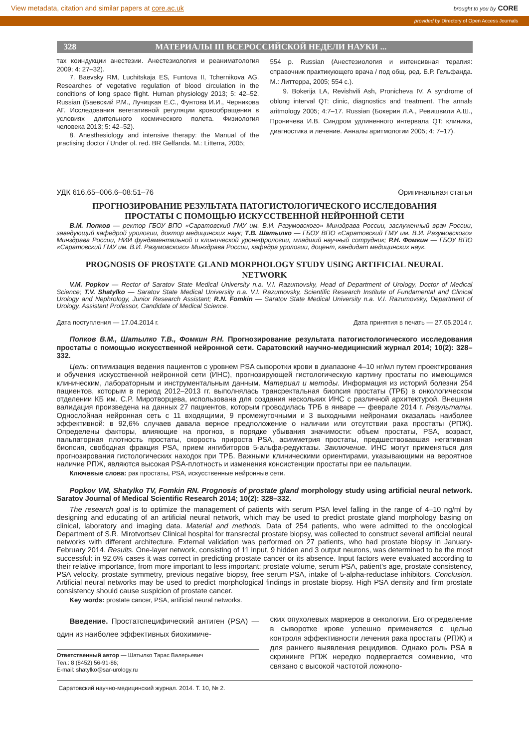View metadata, citation and similar papers at core.ac.uk brought to you by CORE
provided by Directory of Open Access Journals
328 МАТЕРИАЛЫ III ВСЕРОССИЙСКОЙ НЕДЕЛИ НАУКИ ...
тах коиндукции анестезии. Анестезиология и реаниматология 2009; 4: 27–32).
7. Baevsky RM, Luchitskaja ES, Funtova II, Tchernikova AG. Researches of vegetative regulation of blood circulation in the conditions of long space flight. Human physiology 2013; 5: 42–52. Russian (Баевский Р.М., Лучицкая Е.С., Фунтова И.И., Черникова АГ. Исследования вегетативной регуляции кровообращения в условиях длительного космического полета. Физиология человека 2013; 5: 42–52).
8. Anesthesiology and intensive therapy: the Manual of the practising doctor / Under ol. red. BR Gelfanda. M.: Litterra, 2005;
554 p. Russian (Анестезиология и интенсивная терапия: справочник практикующего врача / под общ. ред. Б.Р. Гельфанда. М.: Литтерра, 2005; 554 с.).
9. Bokerija LA, Revishvili Ash, Pronicheva IV. A syndrome of oblong interval QT: clinic, diagnostics and treatment. The annals aritmology 2005; 4:7–17. Russian (Бокерия Л.А., Ревишвили А.Ш., Проничева И.В. Синдром удлиненного интервала QT: клиника, диагностика и лечение. Анналы аритмологии 2005; 4: 7–17).
УДК 616.65–006.6–08:51–76 Оригинальная статья
ПРОГНОЗИРОВАНИЕ РЕЗУЛЬТАТА ПАТОГИСТОЛОГИЧЕСКОГО ИССЛЕДОВАНИЯ
ПРОСТАТЫ С ПОМОЩЬЮ ИСКУССТВЕННОЙ НЕЙРОННОЙ СЕТИ
В.М. Попков — ректор ГБОУ ВПО «Саратовский ГМУ им. В.И. Разумовского» Минздрава России, заслуженный врач России, заведующий кафедрой урологии, доктор медицинских наук; Т.В. Шатылко — ГБОУ ВПО «Саратовский ГМУ им. В.И. Разумовского» Минздрава России, НИИ фундаментальной и клинической уронефрологии, младший научный сотрудник; Р.Н. Фомкин — ГБОУ ВПО «Саратовский ГМУ им. В.И. Разумовского» Минздрава России, кафедра урологии, доцент, кандидат медицинских наук.
PROGNOSIS OF PROSTATE GLAND MORPHOLOGY STUDY USING ARTIFICIAL NEURAL
NETWORK
V.M. Popkov — Rector of Saratov State Medical University n.a. V.I. Razumovsky, Head of Department of Urology, Doctor of Medical Science; T.V. Shatylko — Saratov State Medical University n.a. V.I. Razumovsky, Scientific Research Institute of Fundamental and Clinical Urology and Nephrology, Junior Research Assistant; R.N. Fomkin — Saratov State Medical University n.a. V.I. Razumovsky, Department of Urology, Assistant Professor, Candidate of Medical Science.
Дата поступления — 17.04.2014 г. Дата принятия в печать — 27.05.2014 г.
Попков В.М., Шатылко Т.В., Фомкин Р.Н. Прогнозирование результата патогистологического исследования простаты с помощью искусственной нейронной сети. Саратовский научно-медицинский журнал 2014; 10(2): 328–332.
Цель: оптимизация ведения пациентов с уровнем PSA сыворотки крови в диапазоне 4–10 нг/мл путем проектирования и обучения искусственной нейронной сети (ИНС), прогнозирующей гистологическую картину простаты по имеющимся клиническим, лабораторным и инструментальным данным. Материал и методы. Информация из историй болезни 254 пациентов, которым в период 2012–2013 гг. выполнялась трансректальная биопсия простаты (ТРБ) в онкологическом отделении КБ им. С.Р. Миротворцева, использована для создания нескольких ИНС с различной архитектурой. Внешняя валидация произведена на данных 27 пациентов, которым проводилась ТРБ в январе — феврале 2014 г. Результаты. Однослойная нейронная сеть с 11 входящими, 9 промежуточными и 3 выходными нейронами оказалась наиболее эффективной: в 92,6% случаев давала верное предположение о наличии или отсутствии рака простаты (РПЖ). Определены факторы, влияющие на прогноз, в порядке убывания значимости: объем простаты, PSA, возраст, пальпаторная плотность простаты, скорость прироста PSA, асимметрия простаты, предшествовавшая негативная биопсия, свободная фракция PSA, прием ингибиторов 5-альфа-редуктазы. Заключение. ИНС могут применяться для прогнозирования гистологических находок при ТРБ. Важными клиническими ориентирами, указывающими на вероятное наличие РПЖ, являются высокая PSA-плотность и изменения консистенции простаты при ее пальпации.
Ключевые слова: рак простаты, PSA, искусственные нейронные сети.
Popkov VM, Shatylko TV, Fomkin RN. Prognosis of prostate gland morphology study using artificial neural network. Saratov Journal of Medical Scientific Research 2014; 10(2): 328–332.
The research goal is to optimize the management of patients with serum PSA level falling in the range of 4–10 ng/ml by designing and educating of an artificial neural network, which may be used to predict prostate gland morphology basing on clinical, laboratory and imaging data. Material and methods. Data of 254 patients, who were admitted to the oncological Department of S.R. Mirotvortsev Clinical hospital for transrectal prostate biopsy, was collected to construct several artificial neural networks with different architecture. External validation was performed on 27 patients, who had prostate biopsy in January-February 2014. Results. One-layer network, consisting of 11 input, 9 hidden and 3 output neurons, was determined to be the most successful: in 92.6% cases it was correct in predicting prostate cancer or its absence. Input factors were evaluated according to their relative importance, from more important to less important: prostate volume, serum PSA, patient’s age, prostate consistency, PSA velocity, prostate symmetry, previous negative biopsy, free serum PSA, intake of 5-alpha-reductase inhibitors. Conclusion. Artificial neural networks may be used to predict morphological findings in prostate biopsy. High PSA density and firm prostate consistency should cause suspicion of prostate cancer.
Key words: prostate cancer, PSA, artificial neural networks.
Введение. Простатспецифический антиген (PSA) — один из наиболее эффективных биохимиче-
Ответственный автор — Шатылко Тарас Валерьевич
Тел.: 8 (8452) 56-91-86;
E-mail: shatylko@sar-urology.ru
ских опухолевых маркеров в онкологии. Его определение в сыворотке крове успешно применяется с целью контроля эффективности лечения рака простаты (РПЖ) и для раннего выявления рецидивов. Однако роль PSA в скрининге РПЖ нередко подвергается сомнению, что связано с высокой частотой ложнопо-
Саратовский научно-медицинский журнал. 2014. Т. 10, № 2.